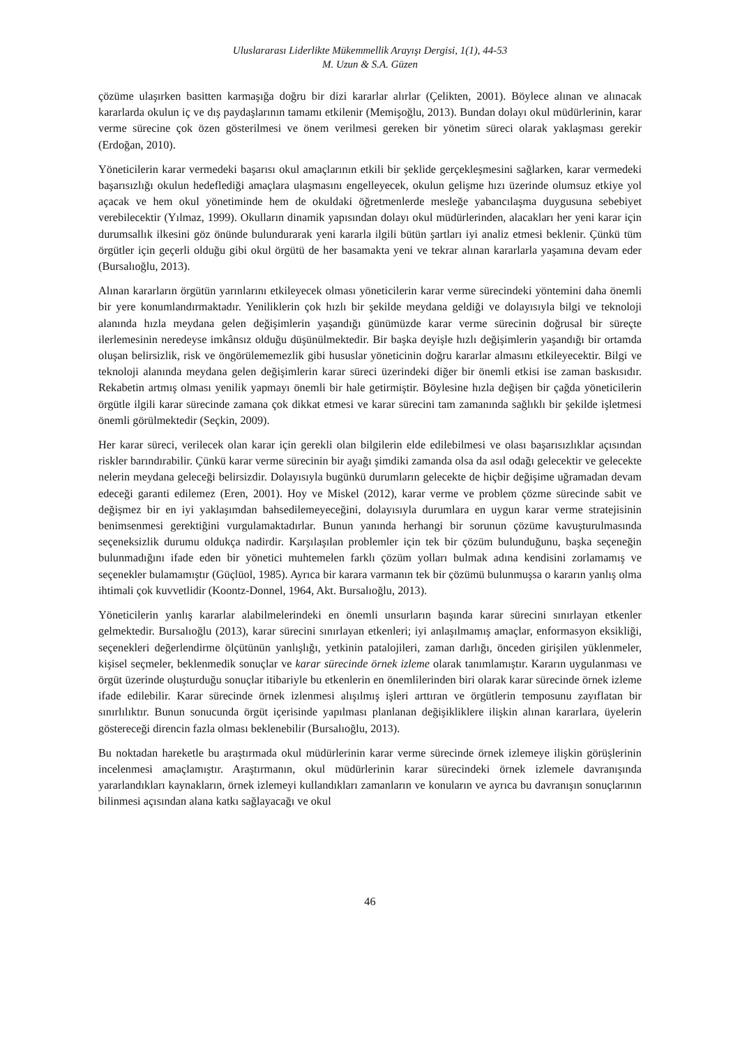Uluslararası Liderlikte Mükemmellik Arayışı Dergisi, 1(1), 44-53
M. Uzun & S.A. Güzen
çözüme ulaşırken basitten karmaşığa doğru bir dizi kararlar alırlar (Çelikten, 2001). Böylece alınan ve alınacak kararlarda okulun iç ve dış paydaşlarının tamamı etkilenir (Memişoğlu, 2013). Bundan dolayı okul müdürlerinin, karar verme sürecine çok özen gösterilmesi ve önem verilmesi gereken bir yönetim süreci olarak yaklaşması gerekir (Erdoğan, 2010).
Yöneticilerin karar vermedeki başarısı okul amaçlarının etkili bir şeklide gerçekleşmesini sağlarken, karar vermedeki başarısızlığı okulun hedeflediği amaçlara ulaşmasını engelleyecek, okulun gelişme hızı üzerinde olumsuz etkiye yol açacak ve hem okul yönetiminde hem de okuldaki öğretmenlerde mesleğe yabancılaşma duygusuna sebebiyet verebilecektir (Yılmaz, 1999). Okulların dinamik yapısından dolayı okul müdürlerinden, alacakları her yeni karar için durumsallık ilkesini göz önünde bulundurarak yeni kararla ilgili bütün şartları iyi analiz etmesi beklenir. Çünkü tüm örgütler için geçerli olduğu gibi okul örgütü de her basamakta yeni ve tekrar alınan kararlarla yaşamına devam eder (Bursalıoğlu, 2013).
Alınan kararların örgütün yarınlarını etkileyecek olması yöneticilerin karar verme sürecindeki yöntemini daha önemli bir yere konumlandırmaktadır. Yeniliklerin çok hızlı bir şekilde meydana geldiği ve dolayısıyla bilgi ve teknoloji alanında hızla meydana gelen değişimlerin yaşandığı günümüzde karar verme sürecinin doğrusal bir süreçte ilerlemesinin neredeyse imkânsız olduğu düşünülmektedir. Bir başka deyişle hızlı değişimlerin yaşandığı bir ortamda oluşan belirsizlik, risk ve öngörülememezlik gibi hususlar yöneticinin doğru kararlar almasını etkileyecektir. Bilgi ve teknoloji alanında meydana gelen değişimlerin karar süreci üzerindeki diğer bir önemli etkisi ise zaman baskısıdır. Rekabetin artmış olması yenilik yapmayı önemli bir hale getirmiştir. Böylesine hızla değişen bir çağda yöneticilerin örgütle ilgili karar sürecinde zamana çok dikkat etmesi ve karar sürecini tam zamanında sağlıklı bir şekilde işletmesi önemli görülmektedir (Seçkin, 2009).
Her karar süreci, verilecek olan karar için gerekli olan bilgilerin elde edilebilmesi ve olası başarısızlıklar açısından riskler barındırabilir. Çünkü karar verme sürecinin bir ayağı şimdiki zamanda olsa da asıl odağı gelecektir ve gelecekte nelerin meydana geleceği belirsizdir. Dolayısıyla bugünkü durumların gelecekte de hiçbir değişime uğramadan devam edeceği garanti edilemez (Eren, 2001). Hoy ve Miskel (2012), karar verme ve problem çözme sürecinde sabit ve değişmez bir en iyi yaklaşımdan bahsedilemeyeceğini, dolayısıyla durumlara en uygun karar verme stratejisinin benimsenmesi gerektiğini vurgulamaktadırlar. Bunun yanında herhangi bir sorunun çözüme kavuşturulmasında seçeneksizlik durumu oldukça nadirdir. Karşılaşılan problemler için tek bir çözüm bulunduğunu, başka seçeneğin bulunmadığını ifade eden bir yönetici muhtemelen farklı çözüm yolları bulmak adına kendisini zorlamamış ve seçenekler bulamamıştır (Güçlüol, 1985). Ayrıca bir karara varmanın tek bir çözümü bulunmuşsa o kararın yanlış olma ihtimali çok kuvvetlidir (Koontz-Donnel, 1964, Akt. Bursalıoğlu, 2013).
Yöneticilerin yanlış kararlar alabilmelerindeki en önemli unsurların başında karar sürecini sınırlayan etkenler gelmektedir. Bursalıoğlu (2013), karar sürecini sınırlayan etkenleri; iyi anlaşılmamış amaçlar, enformasyon eksikliği, seçenekleri değerlendirme ölçütünün yanlışlığı, yetkinin patalojileri, zaman darlığı, önceden girişilen yüklenmeler, kişisel seçmeler, beklenmedik sonuçlar ve karar sürecinde örnek izleme olarak tanımlamıştır. Kararın uygulanması ve örgüt üzerinde oluşturduğu sonuçlar itibariyle bu etkenlerin en önemlilerinden biri olarak karar sürecinde örnek izleme ifade edilebilir. Karar sürecinde örnek izlenmesi alışılmış işleri arttıran ve örgütlerin temposunu zayıflatan bir sınırlılıktır. Bunun sonucunda örgüt içerisinde yapılması planlanan değişikliklere ilişkin alınan kararlara, üyelerin göstereceği direncin fazla olması beklenebilir (Bursalıoğlu, 2013).
Bu noktadan hareketle bu araştırmada okul müdürlerinin karar verme sürecinde örnek izlemeye ilişkin görüşlerinin incelenmesi amaçlamıştır. Araştırmanın, okul müdürlerinin karar sürecindeki örnek izlemele davranışında yararlandıkları kaynakların, örnek izlemeyi kullandıkları zamanların ve konuların ve ayrıca bu davranışın sonuçlarının bilinmesi açısından alana katkı sağlayacağı ve okul
46